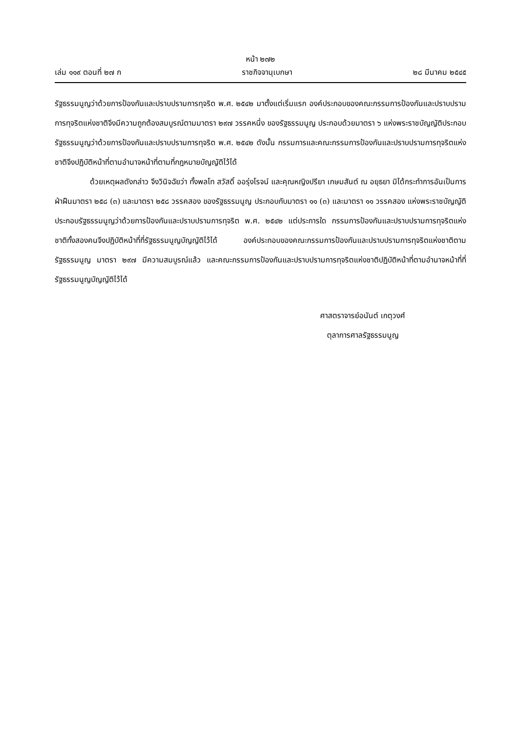หน้า ๒๗๒
เล่ม ๑๑๙ ตอนที่ ๒๗ ก ราชกิจจานุเบกษา ๒๘ มีนาคม ๒๕๔๕
รัฐธรรมนูญว่าด้วยการป้องกันและปราบปรามการทุจริต พ.ศ. ๒๕๔๒ มาตั้งแต่เริ่มแรก องค์ประกอบของคณะกรรมการป้องกันและปราบปรามการทุจริตแห่งชาติจึงมีความถูกต้องสมบูรณ์ตามมาตรา ๒๙๗ วรรคหนึ่ง ของรัฐธรรมนูญ ประกอบด้วยมาตรา ๖ แห่งพระราชบัญญัติประกอบรัฐธรรมนูญว่าด้วยการป้องกันและปราบปรามการทุจริต พ.ศ. ๒๕๔๒ ดังนั้น กรรมการและคณะกรรมการป้องกันและปราบปรามการทุจริตแห่งชาติจึงปฏิบัติหน้าที่ตามอำนาจหน้าที่ตามที่กฎหมายบัญญัติไว้ได้
ด้วยเหตุผลดังกล่าว จึงวินิจฉัยว่า ทั้งพลโท สวัสดิ์ ออรุ่งโรจน์ และคุณหญิงปรียา เกษมสันต์ ณ อยุธยา มิได้กระทำการอันเป็นการฝ่าฝืนมาตรา ๒๕๘ (๓) และมาตรา ๒๕๘ วรรคสอง ของรัฐธรรมนูญ ประกอบกับมาตรา ๑๑ (๓) และมาตรา ๑๑ วรรคสอง แห่งพระราชบัญญัติประกอบรัฐธรรมนูญว่าด้วยการป้องกันและปราบปรามการทุจริต พ.ศ. ๒๕๔๒ แต่ประการใด กรรมการป้องกันและปราบปรามการทุจริตแห่งชาติทั้งสองคนจึงปฏิบัติหน้าที่ที่รัฐธรรมนูญบัญญัติไว้ได้ องค์ประกอบของคณะกรรมการป้องกันและปราบปรามการทุจริตแห่งชาติตามรัฐธรรมนูญ มาตรา ๒๙๗ มีความสมบูรณ์แล้ว และคณะกรรมการป้องกันและปราบปรามการทุจริตแห่งชาติปฏิบัติหน้าที่ตามอำนาจหน้าที่ที่รัฐธรรมนูญบัญญัติไว้ได้
ศาสตราจารย์อนันต์ เกตุวงศ์
ตุลาการศาลรัฐธรรมนูญ